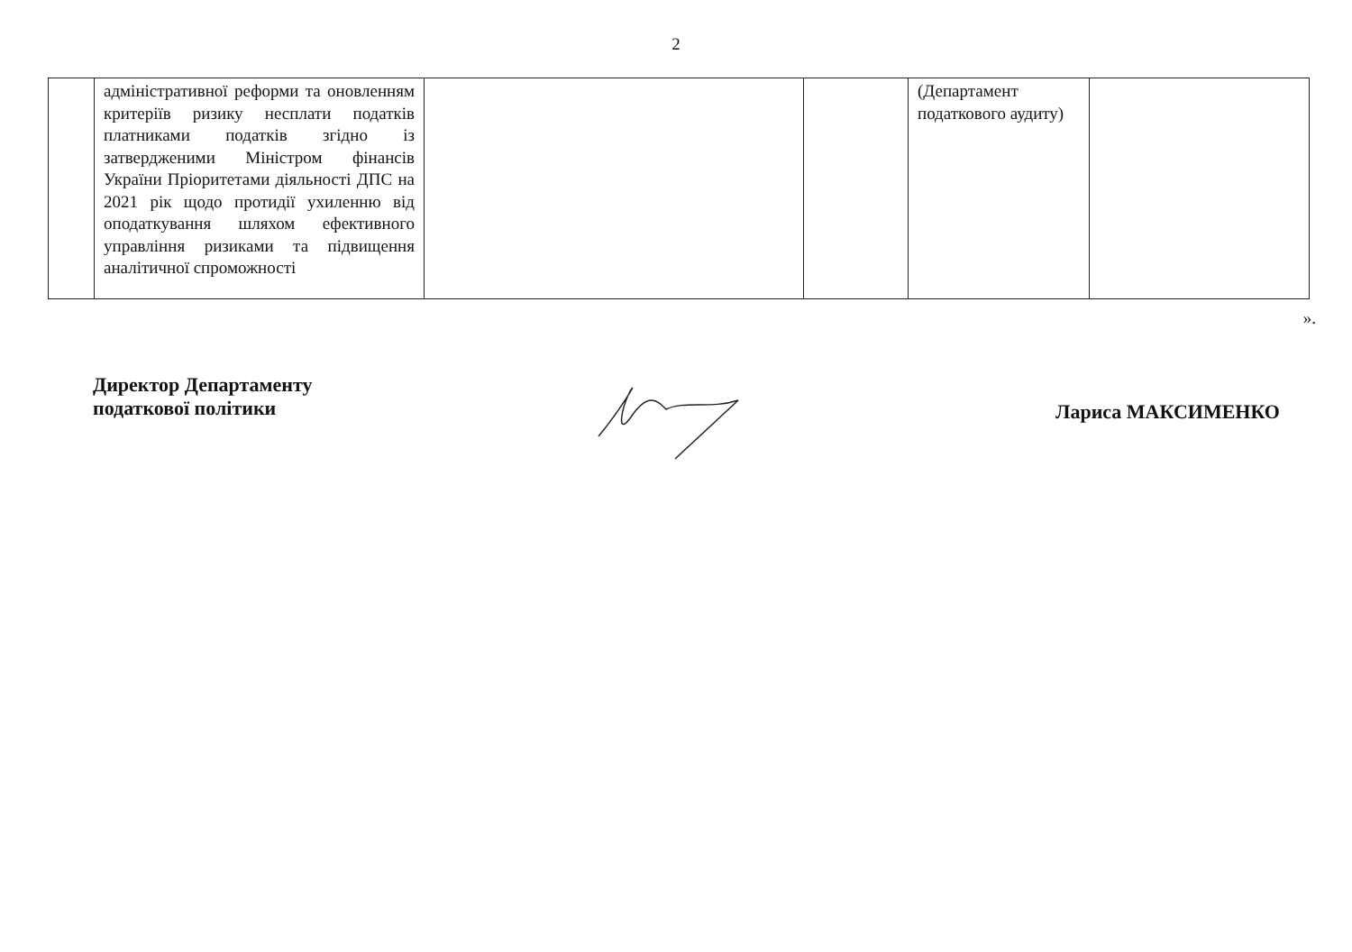2
| | адміністративної реформи та оновленням критеріїв ризику несплати податків платниками податків згідно із затвердженими Міністром фінансів України Пріоритетами діяльності ДПС на 2021 рік щодо протидії ухиленню від оподаткування шляхом ефективного управління ризиками та підвищення аналітичної спроможності | | | (Департамент податкового аудиту) | |
».
Директор Департаменту
податкової політики
Лариса МАКСИМЕНКО